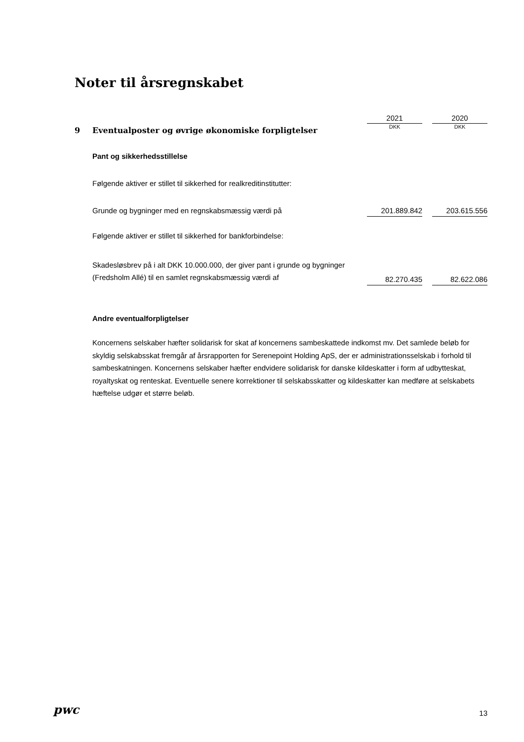Noter til årsregnskabet
| | | 2021 | | 2020 |
| 9 | Eventualposter og øvrige økonomiske forpligtelser | DKK | | DKK |
| | Pant og sikkerhedsstillelse | | | |
| | Følgende aktiver er stillet til sikkerhed for realkreditinstitutter: | | | |
| | Grunde og bygninger med en regnskabsmæssig værdi på | 201.889.842 | | 203.615.556 |
| | Følgende aktiver er stillet til sikkerhed for bankforbindelse: | | | |
| | Skadesløsbrev på i alt DKK 10.000.000, der giver pant i grunde og bygninger (Fredsholm Allé) til en samlet regnskabsmæssig værdi af | 82.270.435 | | 82.622.086 |
Andre eventualforpligtelser
Koncernens selskaber hæfter solidarisk for skat af koncernens sambeskattede indkomst mv. Det samlede beløb for skyldig selskabsskat fremgår af årsrapporten for Serenepoint Holding ApS, der er administrationsselskab i forhold til sambeskatningen. Koncernens selskaber hæfter endvidere solidarisk for danske kildeskatter i form af udbytteskat, royaltyskat og renteskat. Eventuelle senere korrektioner til selskabsskatter og kildeskatter kan medføre at selskabets hæftelse udgør et større beløb.
pwc 13